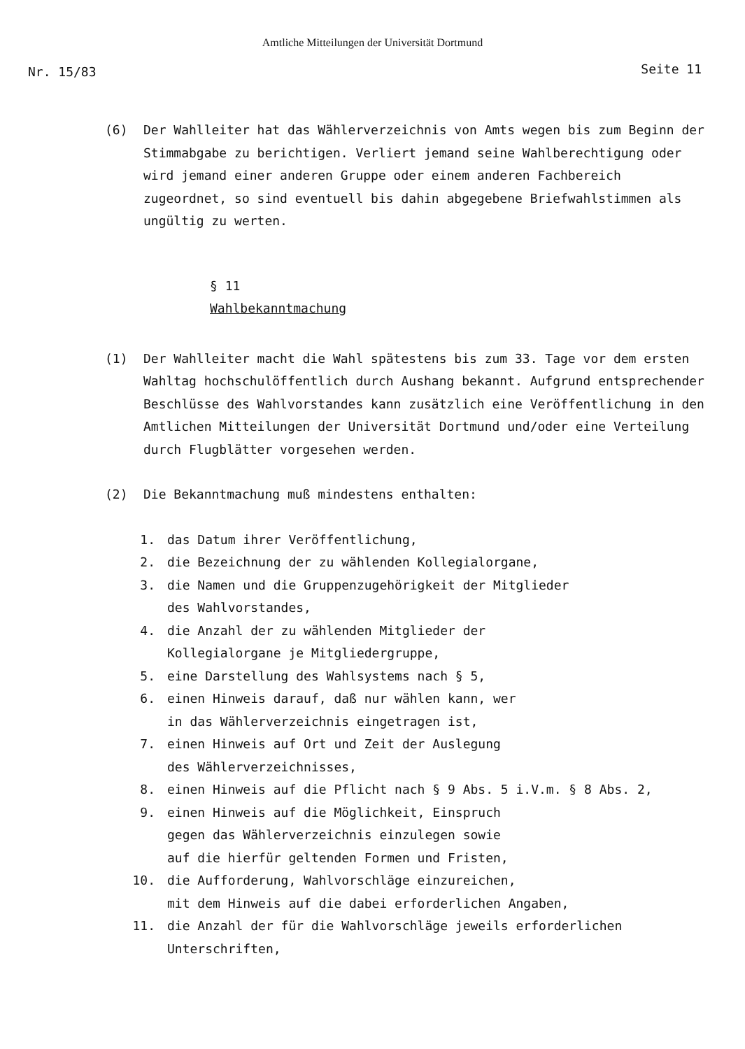Amtliche Mitteilungen der Universität Dortmund
Nr. 15/83 Seite 11
(6) Der Wahlleiter hat das Wählerverzeichnis von Amts wegen bis zum Beginn der Stimmabgabe zu berichtigen. Verliert jemand seine Wahlberechtigung oder wird jemand einer anderen Gruppe oder einem anderen Fachbereich zugeordnet, so sind eventuell bis dahin abgegebene Briefwahlstimmen als ungültig zu werten.
§ 11
Wahlbekanntmachung
(1) Der Wahlleiter macht die Wahl spätestens bis zum 33. Tage vor dem ersten Wahltag hochschulöffentlich durch Aushang bekannt. Aufgrund entsprechender Beschlüsse des Wahlvorstandes kann zusätzlich eine Veröffentlichung in den Amtlichen Mitteilungen der Universität Dortmund und/oder eine Verteilung durch Flugblätter vorgesehen werden.
(2) Die Bekanntmachung muß mindestens enthalten:
1. das Datum ihrer Veröffentlichung,
2. die Bezeichnung der zu wählenden Kollegialorgane,
3. die Namen und die Gruppenzugehörigkeit der Mitglieder
des Wahlvorstandes,
4. die Anzahl der zu wählenden Mitglieder der
Kollegialorgane je Mitgliedergruppe,
5. eine Darstellung des Wahlsystems nach § 5,
6. einen Hinweis darauf, daß nur wählen kann, wer
in das Wählerverzeichnis eingetragen ist,
7. einen Hinweis auf Ort und Zeit der Auslegung
des Wählerverzeichnisses,
8. einen Hinweis auf die Pflicht nach § 9 Abs. 5 i.V.m. § 8 Abs. 2,
9. einen Hinweis auf die Möglichkeit, Einspruch
gegen das Wählerverzeichnis einzulegen sowie
auf die hierfür geltenden Formen und Fristen,
10. die Aufforderung, Wahlvorschläge einzureichen,
mit dem Hinweis auf die dabei erforderlichen Angaben,
11. die Anzahl der für die Wahlvorschläge jeweils erforderlichen
Unterschriften,